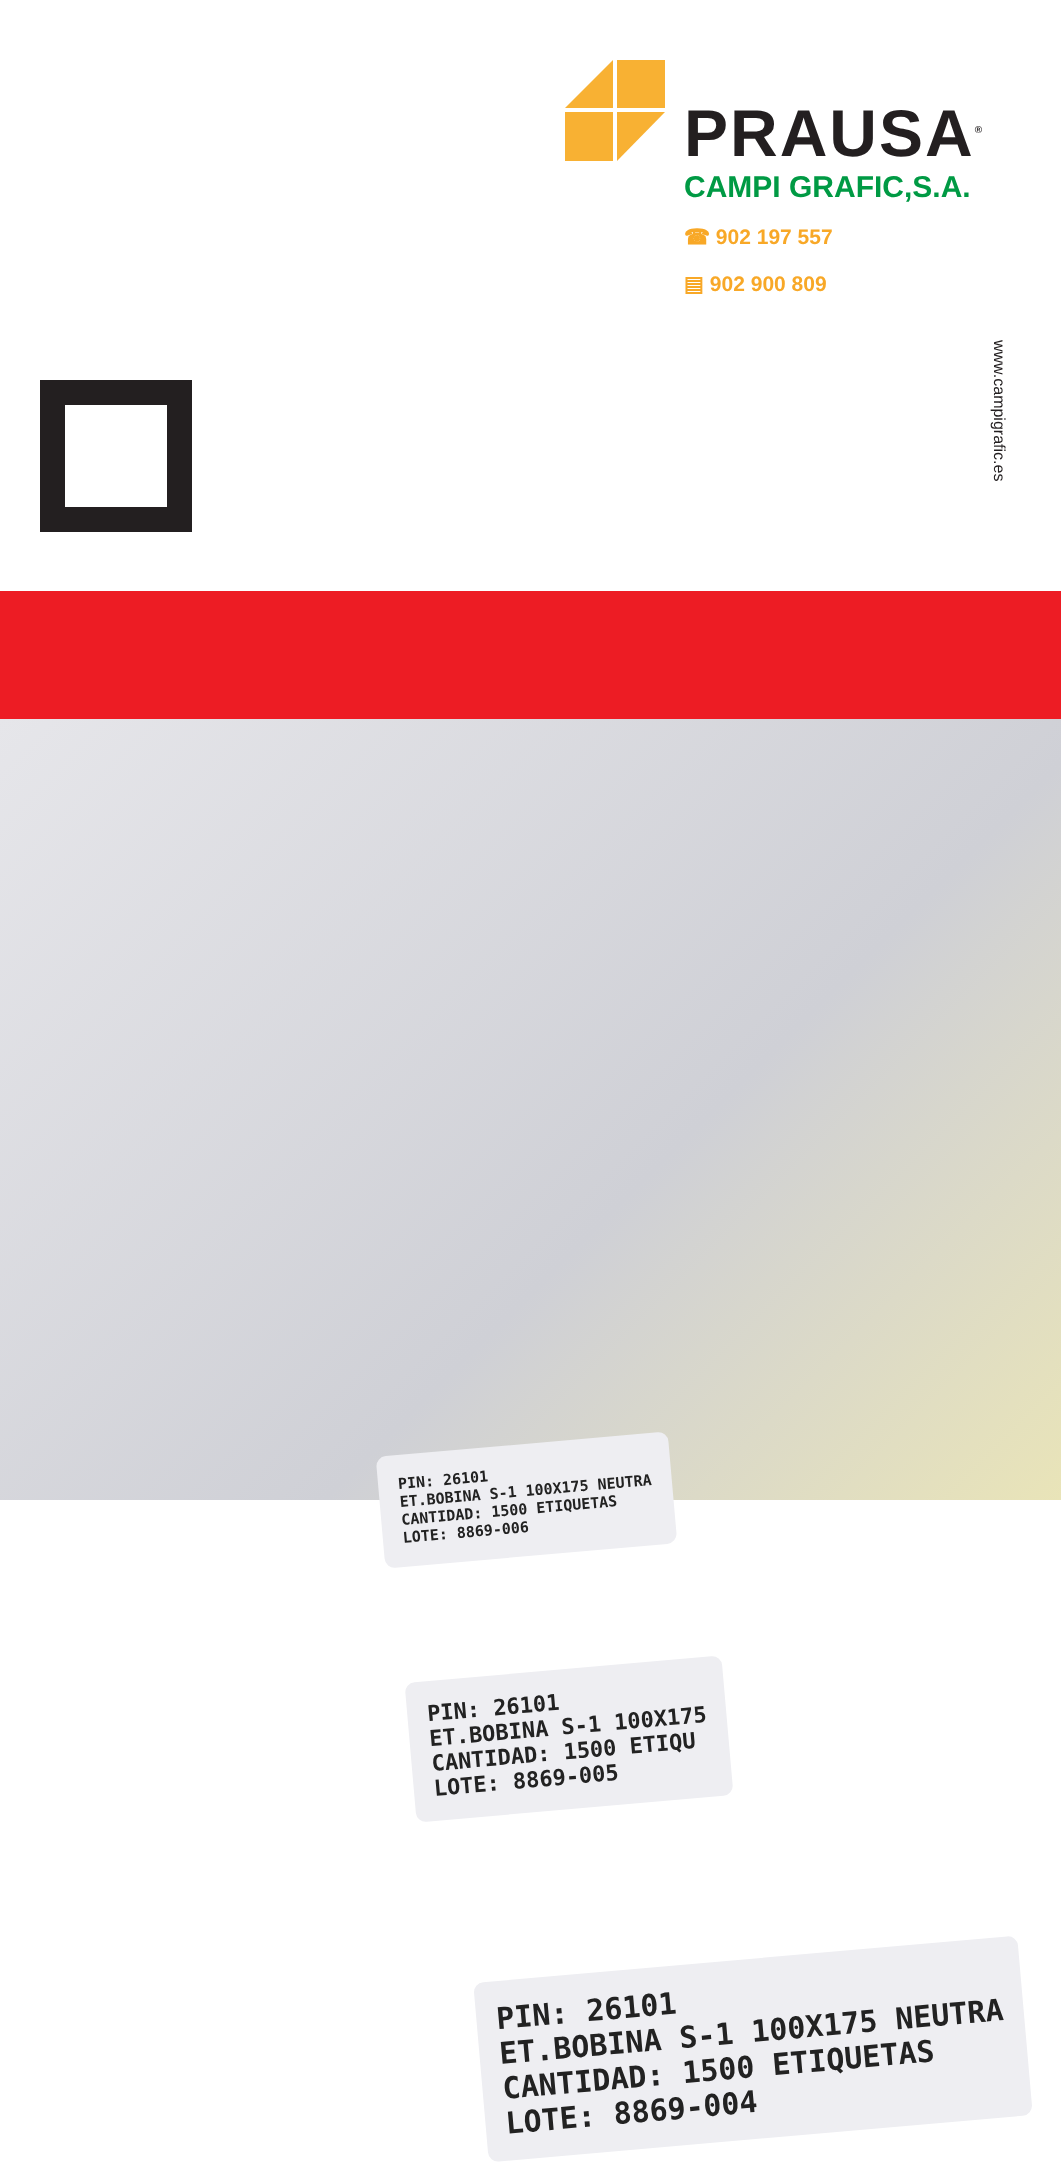PRAUSA<sup>®</sup>
CAMPI GRAFIC,S.A.
☎ 902 197 557
▤ 902 900 809
www.campigrafic.es
PIN: 26101
ET.BOBINA S-1 100X175 NEUTRA
CANTIDAD: 1500 ETIQUETAS
LOTE: 8869-004
PIN: 26101
ET.BOBINA S-1 100X175
CANTIDAD: 1500 ETIQU
LOTE: 8869-005
PIN: 26101
ET.BOBINA S-1 100X175 NEUTRA
CANTIDAD: 1500 ETIQUETAS
LOTE: 8869-006